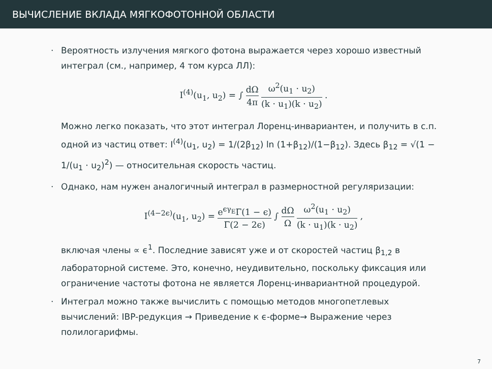ВЫЧИСЛЕНИЕ ВКЛАДА МЯГКОФОТОННОЙ ОБЛАСТИ
·
Вероятность излучения мягкого фотона выражается через хорошо известный интеграл (см., например, 4 том курса ЛЛ):
I<sup>(4)</sup>(u<sub>1</sub>, u<sub>2</sub>) = ∫ dΩ 4π ω<sup>2</sup>(u<sub>1</sub> · u<sub>2</sub>) (k · u<sub>1</sub>)(k · u<sub>2</sub>) .
Можно легко показать, что этот интеграл Лоренц-инвариантен, и получить в с.п. одной из частиц ответ: I<sup>(4)</sup>(u<sub>1</sub>, u<sub>2</sub>) = 1/(2β<sub>12</sub>) ln (1+β<sub>12</sub>)/(1−β<sub>12</sub>). Здесь β<sub>12</sub> = √(1 − 1/(u<sub>1</sub> · u<sub>2</sub>)<sup>2</sup>) — относительная скорость частиц.
·
Однако, нам нужен аналогичный интеграл в размерностной регуляризации:
I<sup>(4−2ϵ)</sup>(u<sub>1</sub>, u<sub>2</sub>) = e<sup>ϵγ<sub>E</sub></sup>Γ(1 − ϵ) Γ(2 − 2ϵ) ∫ dΩ Ω ω<sup>2</sup>(u<sub>1</sub> · u<sub>2</sub>) (k · u<sub>1</sub>)(k · u<sub>2</sub>) ,
включая члены ∝ ϵ<sup>1</sup>. Последние зависят уже и от скоростей частиц β<sub>1,2</sub> в лабораторной системе. Это, конечно, неудивительно, поскольку фиксация или ограничение частоты фотона не является Лоренц-инвариантной процедурой.
·
Интеграл можно также вычислить с помощью методов многопетлевых вычислений: IBP-редукция → Приведение к ϵ-форме→ Выражение через полилогарифмы.
7